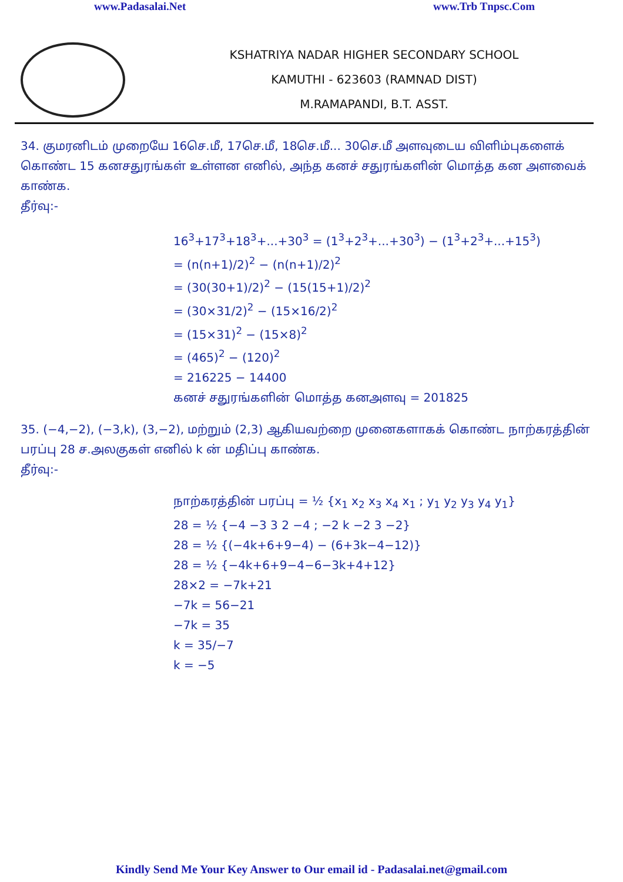www.Padasalai.Net www.Trb Tnpsc.Com
KSHATRIYA NADAR HIGHER SECONDARY SCHOOL
KAMUTHI - 623603 (RAMNAD DIST)
M.RAMAPANDI, B.T. ASST.
34. குமரனிடம் முறையே 16செ.மீ, 17செ.மீ, 18செ.மீ... 30செ.மீ அளவுடைய விளிம்புகளைக் கொண்ட 15 கனசதுரங்கள் உள்ளன எனில், அந்த கனச் சதுரங்களின் மொத்த கன அளவைக் காண்க.
தீர்வு:-
16<sup>3</sup>+17<sup>3</sup>+18<sup>3</sup>+...+30<sup>3</sup> = (1<sup>3</sup>+2<sup>3</sup>+...+30<sup>3</sup>) − (1<sup>3</sup>+2<sup>3</sup>+...+15<sup>3</sup>)
= (n(n+1)/2)<sup>2</sup> − (n(n+1)/2)<sup>2</sup>
= (30(30+1)/2)<sup>2</sup> − (15(15+1)/2)<sup>2</sup>
= (30×31/2)<sup>2</sup> − (15×16/2)<sup>2</sup>
= (15×31)<sup>2</sup> − (15×8)<sup>2</sup>
= (465)<sup>2</sup> − (120)<sup>2</sup>
= 216225 − 14400
கனச் சதுரங்களின் மொத்த கனஅளவு = 201825
35. (−4,−2), (−3,k), (3,−2), மற்றும் (2,3) ஆகியவற்றை முனைகளாகக் கொண்ட நாற்கரத்தின் பரப்பு 28 ச.அலகுகள் எனில் k ன் மதிப்பு காண்க.
தீர்வு:-
நாற்கரத்தின் பரப்பு = ½ {x<sub>1</sub> x<sub>2</sub> x<sub>3</sub> x<sub>4</sub> x<sub>1</sub> ; y<sub>1</sub> y<sub>2</sub> y<sub>3</sub> y<sub>4</sub> y<sub>1</sub>}
28 = ½ {−4 −3 3 2 −4 ; −2 k −2 3 −2}
28 = ½ {(−4k+6+9−4) − (6+3k−4−12)}
28 = ½ {−4k+6+9−4−6−3k+4+12}
28×2 = −7k+21
−7k = 56−21
−7k = 35
k = 35/−7
k = −5
Kindly Send Me Your Key Answer to Our email id - Padasalai.net@gmail.com